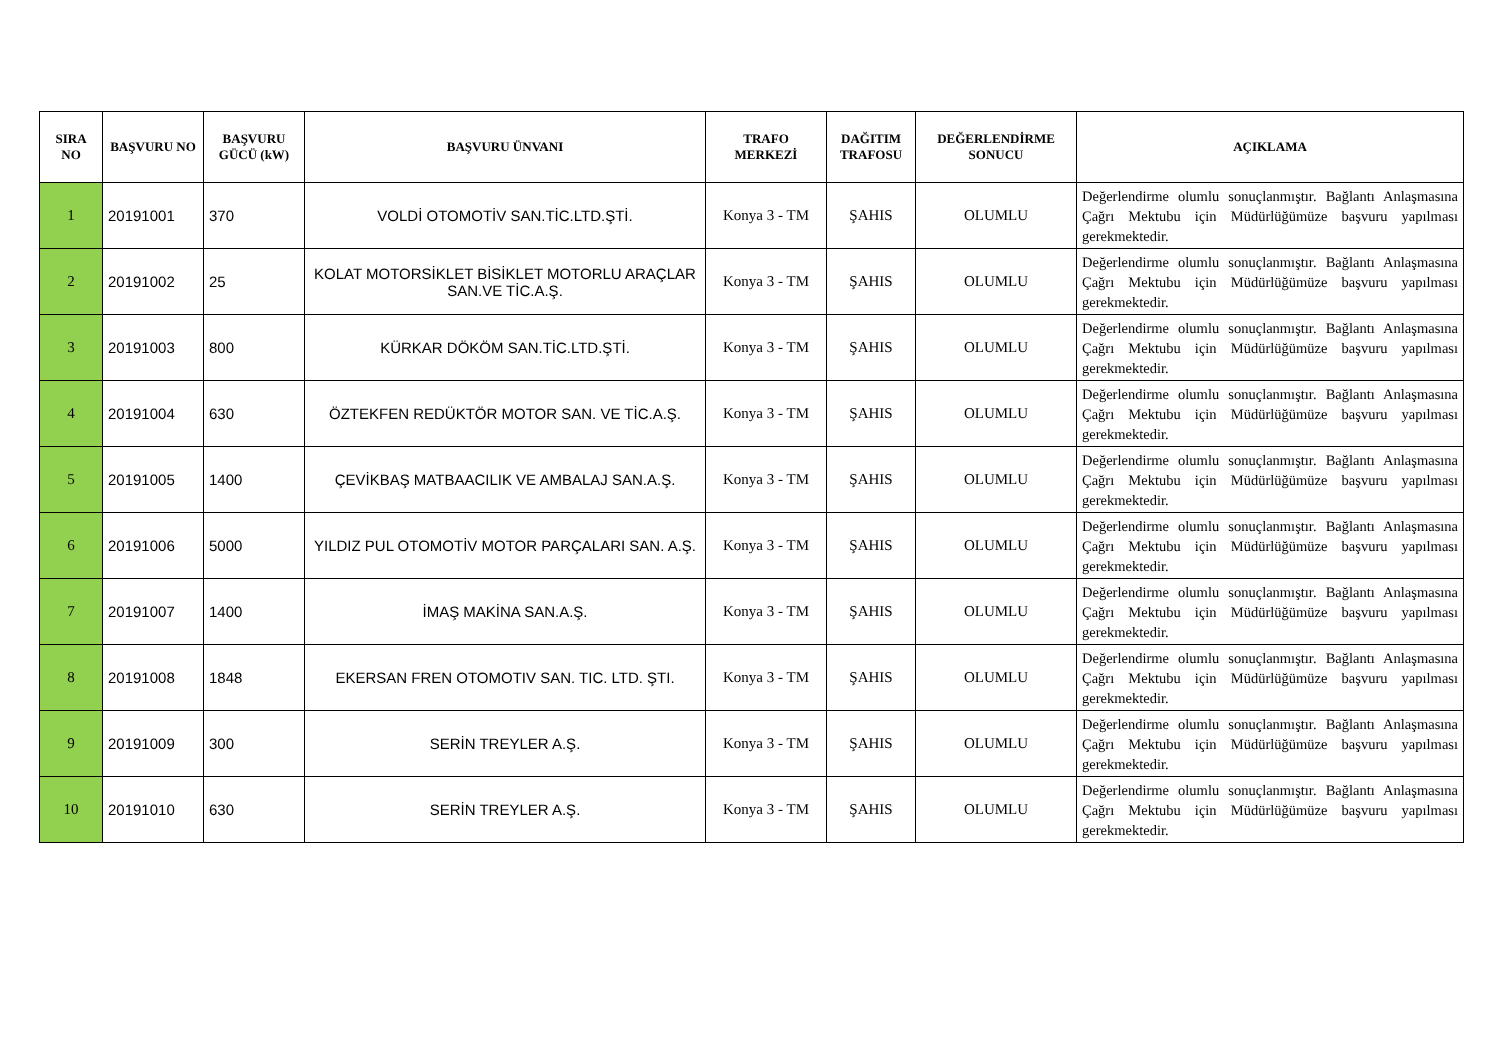| SIRA NO | BAŞVURU NO | BAŞVURU GÜCÜ (kW) | BAŞVURU ÜNVANI | TRAFO MERKEZİ | DAĞITIM TRAFOSU | DEĞERLENDİRME SONUCU | AÇIKLAMA |
| --- | --- | --- | --- | --- | --- | --- | --- |
| 1 | 20191001 | 370 | VOLDİ OTOMOTİV SAN.TİC.LTD.ŞTİ. | Konya 3 - TM | ŞAHIS | OLUMLU | Değerlendirme olumlu sonuçlanmıştır. Bağlantı Anlaşmasına Çağrı Mektubu için Müdürlüğümüze başvuru yapılması gerekmektedir. |
| 2 | 20191002 | 25 | KOLAT MOTORSİKLET BİSİKLET MOTORLU ARAÇLAR SAN.VE TİC.A.Ş. | Konya 3 - TM | ŞAHIS | OLUMLU | Değerlendirme olumlu sonuçlanmıştır. Bağlantı Anlaşmasına Çağrı Mektubu için Müdürlüğümüze başvuru yapılması gerekmektedir. |
| 3 | 20191003 | 800 | KÜRKAR DÖKÖM SAN.TİC.LTD.ŞTİ. | Konya 3 - TM | ŞAHIS | OLUMLU | Değerlendirme olumlu sonuçlanmıştır. Bağlantı Anlaşmasına Çağrı Mektubu için Müdürlüğümüze başvuru yapılması gerekmektedir. |
| 4 | 20191004 | 630 | ÖZTEKFEN REDÜKTÖR MOTOR SAN. VE TİC.A.Ş. | Konya 3 - TM | ŞAHIS | OLUMLU | Değerlendirme olumlu sonuçlanmıştır. Bağlantı Anlaşmasına Çağrı Mektubu için Müdürlüğümüze başvuru yapılması gerekmektedir. |
| 5 | 20191005 | 1400 | ÇEVİKBAŞ MATBAACILIK VE AMBALAJ SAN.A.Ş. | Konya 3 - TM | ŞAHIS | OLUMLU | Değerlendirme olumlu sonuçlanmıştır. Bağlantı Anlaşmasına Çağrı Mektubu için Müdürlüğümüze başvuru yapılması gerekmektedir. |
| 6 | 20191006 | 5000 | YILDIZ PUL OTOMOTİV MOTOR PARÇALARI SAN. A.Ş. | Konya 3 - TM | ŞAHIS | OLUMLU | Değerlendirme olumlu sonuçlanmıştır. Bağlantı Anlaşmasına Çağrı Mektubu için Müdürlüğümüze başvuru yapılması gerekmektedir. |
| 7 | 20191007 | 1400 | İMAŞ MAKİNA SAN.A.Ş. | Konya 3 - TM | ŞAHIS | OLUMLU | Değerlendirme olumlu sonuçlanmıştır. Bağlantı Anlaşmasına Çağrı Mektubu için Müdürlüğümüze başvuru yapılması gerekmektedir. |
| 8 | 20191008 | 1848 | EKERSAN FREN OTOMOTIV SAN. TIC. LTD. ŞTI. | Konya 3 - TM | ŞAHIS | OLUMLU | Değerlendirme olumlu sonuçlanmıştır. Bağlantı Anlaşmasına Çağrı Mektubu için Müdürlüğümüze başvuru yapılması gerekmektedir. |
| 9 | 20191009 | 300 | SERİN TREYLER A.Ş. | Konya 3 - TM | ŞAHIS | OLUMLU | Değerlendirme olumlu sonuçlanmıştır. Bağlantı Anlaşmasına Çağrı Mektubu için Müdürlüğümüze başvuru yapılması gerekmektedir. |
| 10 | 20191010 | 630 | SERİN TREYLER A.Ş. | Konya 3 - TM | ŞAHIS | OLUMLU | Değerlendirme olumlu sonuçlanmıştır. Bağlantı Anlaşmasına Çağrı Mektubu için Müdürlüğümüze başvuru yapılması gerekmektedir. |